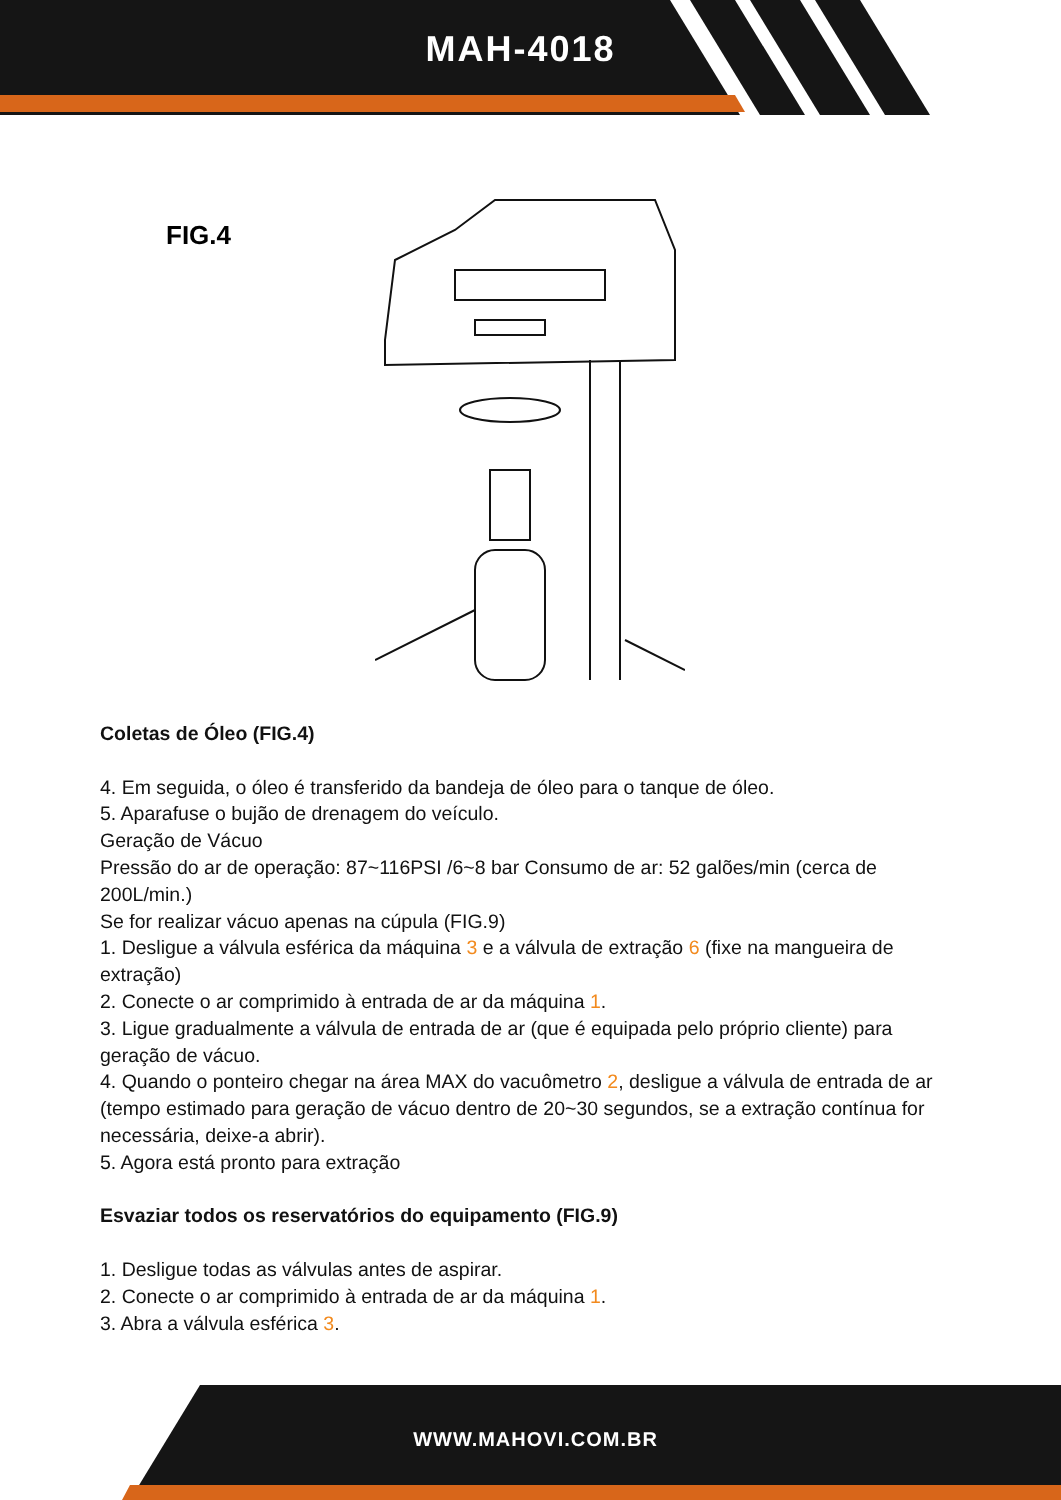MAH-4018
FIG.4
Coletas de Óleo (FIG.4)
4. Em seguida, o óleo é transferido da bandeja de óleo para o tanque de óleo.
5. Aparafuse o bujão de drenagem do veículo.
Geração de Vácuo
Pressão do ar de operação: 87~116PSI /6~8 bar Consumo de ar: 52 galões/min (cerca de 200L/min.)
Se for realizar vácuo apenas na cúpula (FIG.9)
1. Desligue a válvula esférica da máquina 3 e a válvula de extração 6 (fixe na mangueira de extração)
2. Conecte o ar comprimido à entrada de ar da máquina 1.
3. Ligue gradualmente a válvula de entrada de ar (que é equipada pelo próprio cliente) para geração de vácuo.
4. Quando o ponteiro chegar na área MAX do vacuômetro 2, desligue a válvula de entrada de ar (tempo estimado para geração de vácuo dentro de 20~30 segundos, se a extração contínua for necessária, deixe-a abrir).
5. Agora está pronto para extração
Esvaziar todos os reservatórios do equipamento (FIG.9)
1. Desligue todas as válvulas antes de aspirar.
2. Conecte o ar comprimido à entrada de ar da máquina 1.
3. Abra a válvula esférica 3.
WWW.MAHOVI.COM.BR